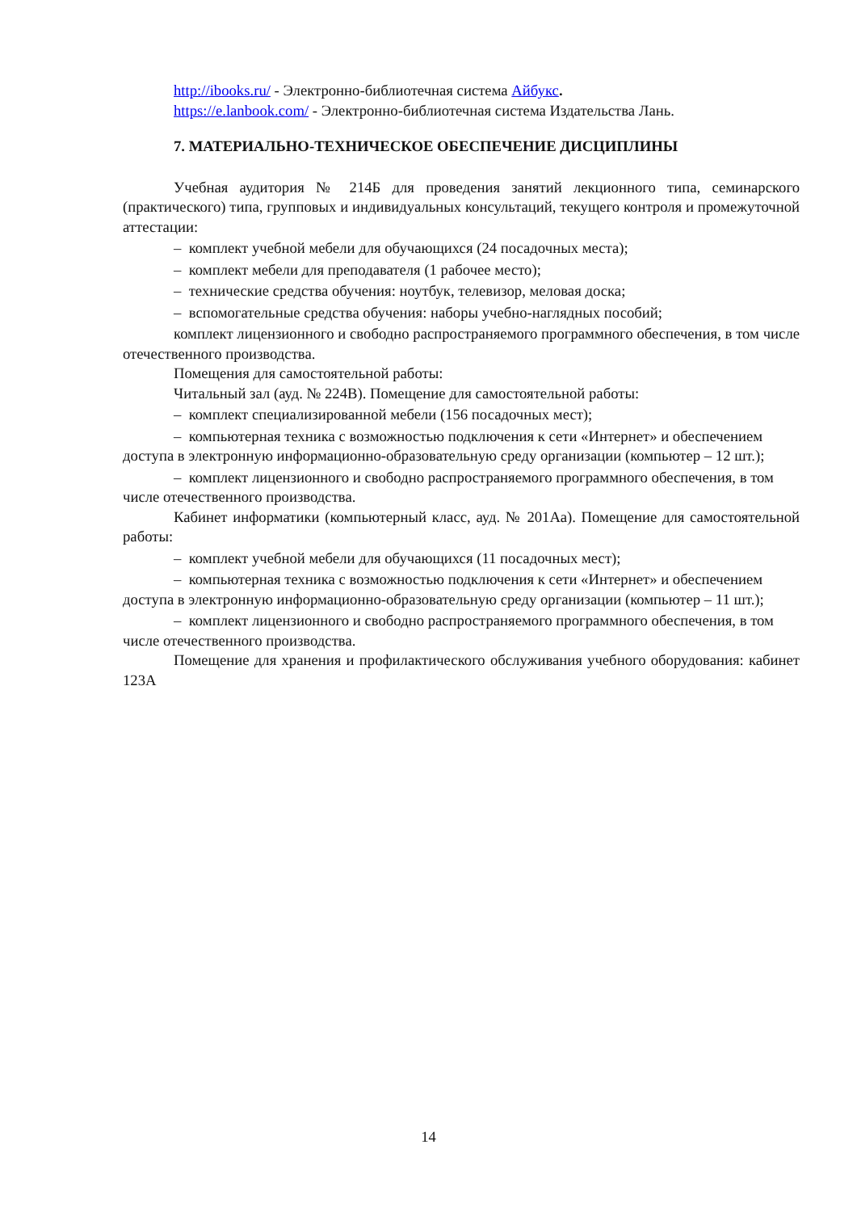http://ibooks.ru/ - Электронно-библиотечная система Айбукс.
https://e.lanbook.com/ - Электронно-библиотечная система Издательства Лань.
7. МАТЕРИАЛЬНО-ТЕХНИЧЕСКОЕ ОБЕСПЕЧЕНИЕ ДИСЦИПЛИНЫ
Учебная аудитория № 214Б для проведения занятий лекционного типа, семинарского (практического) типа, групповых и индивидуальных консультаций, текущего контроля и промежуточной аттестации:
– комплект учебной мебели для обучающихся (24 посадочных места);
– комплект мебели для преподавателя (1 рабочее место);
– технические средства обучения: ноутбук, телевизор, меловая доска;
– вспомогательные средства обучения: наборы учебно-наглядных пособий;
комплект лицензионного и свободно распространяемого программного обеспечения, в том числе отечественного производства.
Помещения для самостоятельной работы:
Читальный зал (ауд. № 224В). Помещение для самостоятельной работы:
– комплект специализированной мебели (156 посадочных мест);
– компьютерная техника с возможностью подключения к сети «Интернет» и обеспечением доступа в электронную информационно-образовательную среду организации (компьютер – 12 шт.);
– комплект лицензионного и свободно распространяемого программного обеспечения, в том числе отечественного производства.
Кабинет информатики (компьютерный класс, ауд. № 201Аа). Помещение для самостоятельной работы:
– комплект учебной мебели для обучающихся (11 посадочных мест);
– компьютерная техника с возможностью подключения к сети «Интернет» и обеспечением доступа в электронную информационно-образовательную среду организации (компьютер – 11 шт.);
– комплект лицензионного и свободно распространяемого программного обеспечения, в том числе отечественного производства.
Помещение для хранения и профилактического обслуживания учебного оборудования: кабинет 123А
14